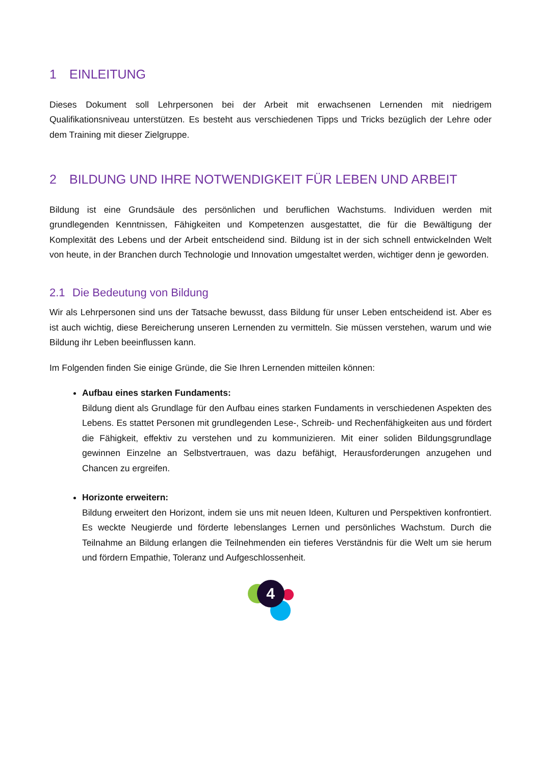1 EINLEITUNG
Dieses Dokument soll Lehrpersonen bei der Arbeit mit erwachsenen Lernenden mit niedrigem Qualifikationsniveau unterstützen. Es besteht aus verschiedenen Tipps und Tricks bezüglich der Lehre oder dem Training mit dieser Zielgruppe.
2 BILDUNG UND IHRE NOTWENDIGKEIT FÜR LEBEN UND ARBEIT
Bildung ist eine Grundsäule des persönlichen und beruflichen Wachstums. Individuen werden mit grundlegenden Kenntnissen, Fähigkeiten und Kompetenzen ausgestattet, die für die Bewältigung der Komplexität des Lebens und der Arbeit entscheidend sind. Bildung ist in der sich schnell entwickelnden Welt von heute, in der Branchen durch Technologie und Innovation umgestaltet werden, wichtiger denn je geworden.
2.1 Die Bedeutung von Bildung
Wir als Lehrpersonen sind uns der Tatsache bewusst, dass Bildung für unser Leben entscheidend ist. Aber es ist auch wichtig, diese Bereicherung unseren Lernenden zu vermitteln. Sie müssen verstehen, warum und wie Bildung ihr Leben beeinflussen kann.
Im Folgenden finden Sie einige Gründe, die Sie Ihren Lernenden mitteilen können:
Aufbau eines starken Fundaments:
Bildung dient als Grundlage für den Aufbau eines starken Fundaments in verschiedenen Aspekten des Lebens. Es stattet Personen mit grundlegenden Lese-, Schreib- und Rechenfähigkeiten aus und fördert die Fähigkeit, effektiv zu verstehen und zu kommunizieren. Mit einer soliden Bildungsgrundlage gewinnen Einzelne an Selbstvertrauen, was dazu befähigt, Herausforderungen anzugehen und Chancen zu ergreifen.
Horizonte erweitern:
Bildung erweitert den Horizont, indem sie uns mit neuen Ideen, Kulturen und Perspektiven konfrontiert. Es weckte Neugierde und förderte lebenslanges Lernen und persönliches Wachstum. Durch die Teilnahme an Bildung erlangen die Teilnehmenden ein tieferes Verständnis für die Welt um sie herum und fördern Empathie, Toleranz und Aufgeschlossenheit.
4